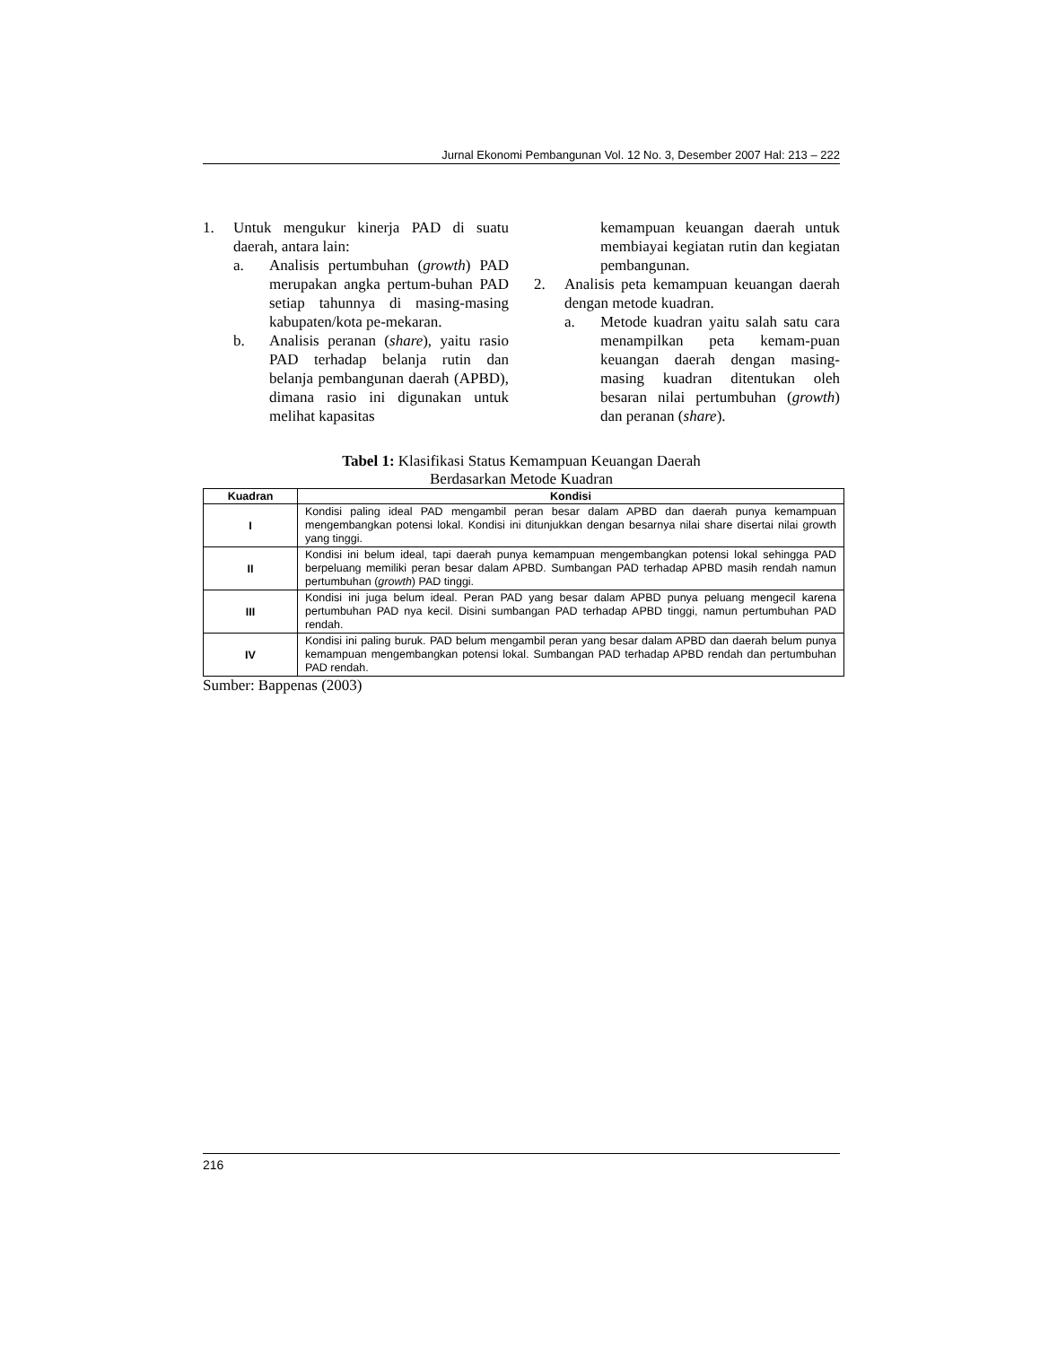Jurnal Ekonomi Pembangunan Vol. 12 No. 3, Desember 2007 Hal: 213 – 222
1. Untuk mengukur kinerja PAD di suatu daerah, antara lain:
a. Analisis pertumbuhan (growth) PAD merupakan angka pertum-buhan PAD setiap tahunnya di masing-masing kabupaten/kota pe-mekaran.
b. Analisis peranan (share), yaitu rasio PAD terhadap belanja rutin dan belanja pembangunan daerah (APBD), dimana rasio ini digunakan untuk melihat kapasitas
kemampuan keuangan daerah untuk membiayai kegiatan rutin dan kegiatan pembangunan.
2. Analisis peta kemampuan keuangan daerah dengan metode kuadran.
a. Metode kuadran yaitu salah satu cara menampilkan peta kemam-puan keuangan daerah dengan masing-masing kuadran ditentukan oleh besaran nilai pertumbuhan (growth) dan peranan (share).
Tabel 1: Klasifikasi Status Kemampuan Keuangan Daerah
Berdasarkan Metode Kuadran
| Kuadran | Kondisi |
| --- | --- |
| I | Kondisi paling ideal PAD mengambil peran besar dalam APBD dan daerah punya kemampuan mengembangkan potensi lokal. Kondisi ini ditunjukkan dengan besarnya nilai share disertai nilai growth yang tinggi. |
| II | Kondisi ini belum ideal, tapi daerah punya kemampuan mengembangkan potensi lokal sehingga PAD berpeluang memiliki peran besar dalam APBD. Sumbangan PAD terhadap APBD masih rendah namun pertumbuhan ( growth ) PAD tinggi. |
| III | Kondisi ini juga belum ideal. Peran PAD yang besar dalam APBD punya peluang mengecil karena pertumbuhan PAD nya kecil. Disini sumbangan PAD terhadap APBD tinggi, namun pertumbuhan PAD rendah. |
| IV | Kondisi ini paling buruk. PAD belum mengambil peran yang besar dalam APBD dan daerah belum punya kemampuan mengembangkan potensi lokal. Sumbangan PAD terhadap APBD rendah dan pertumbuhan PAD rendah. |
Sumber: Bappenas (2003)
216